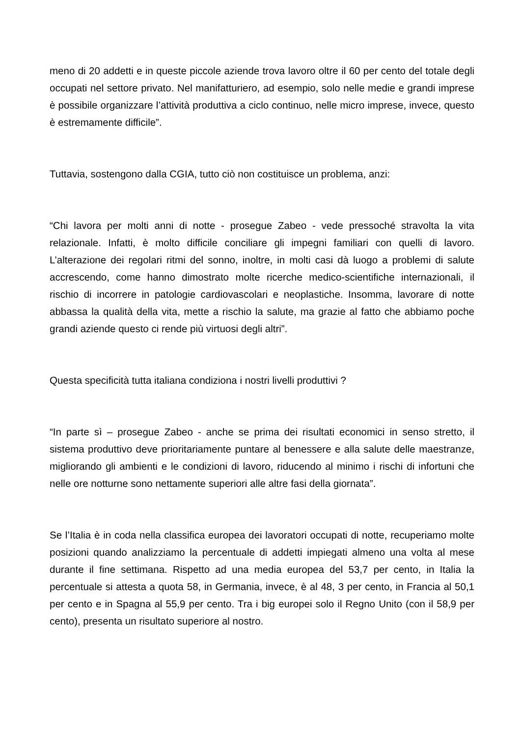meno di 20 addetti e in queste piccole aziende trova lavoro oltre il 60 per cento del totale degli occupati nel settore privato. Nel manifatturiero, ad esempio, solo nelle medie e grandi imprese è possibile organizzare l’attività produttiva a ciclo continuo, nelle micro imprese, invece, questo è estremamente difficile”.
Tuttavia, sostengono dalla CGIA, tutto ciò non costituisce un problema, anzi:
“Chi lavora per molti anni di notte - prosegue Zabeo - vede pressoché stravolta la vita relazionale. Infatti, è molto difficile conciliare gli impegni familiari con quelli di lavoro. L’alterazione dei regolari ritmi del sonno, inoltre, in molti casi dà luogo a problemi di salute accrescendo, come hanno dimostrato molte ricerche medico-scientifiche internazionali, il rischio di incorrere in patologie cardiovascolari e neoplastiche. Insomma, lavorare di notte abbassa la qualità della vita, mette a rischio la salute, ma grazie al fatto che abbiamo poche grandi aziende questo ci rende più virtuosi degli altri”.
Questa specificità tutta italiana condiziona i nostri livelli produttivi ?
“In parte sì – prosegue Zabeo - anche se prima dei risultati economici in senso stretto, il sistema produttivo deve prioritariamente puntare al benessere e alla salute delle maestranze, migliorando gli ambienti e le condizioni di lavoro, riducendo al minimo i rischi di infortuni che nelle ore notturne sono nettamente superiori alle altre fasi della giornata”.
Se l’Italia è in coda nella classifica europea dei lavoratori occupati di notte, recuperiamo molte posizioni quando analizziamo la percentuale di addetti impiegati almeno una volta al mese durante il fine settimana. Rispetto ad una media europea del 53,7 per cento, in Italia la percentuale si attesta a quota 58, in Germania, invece, è al 48, 3 per cento, in Francia al 50,1 per cento e in Spagna al 55,9 per cento. Tra i big europei solo il Regno Unito (con il 58,9 per cento), presenta un risultato superiore al nostro.